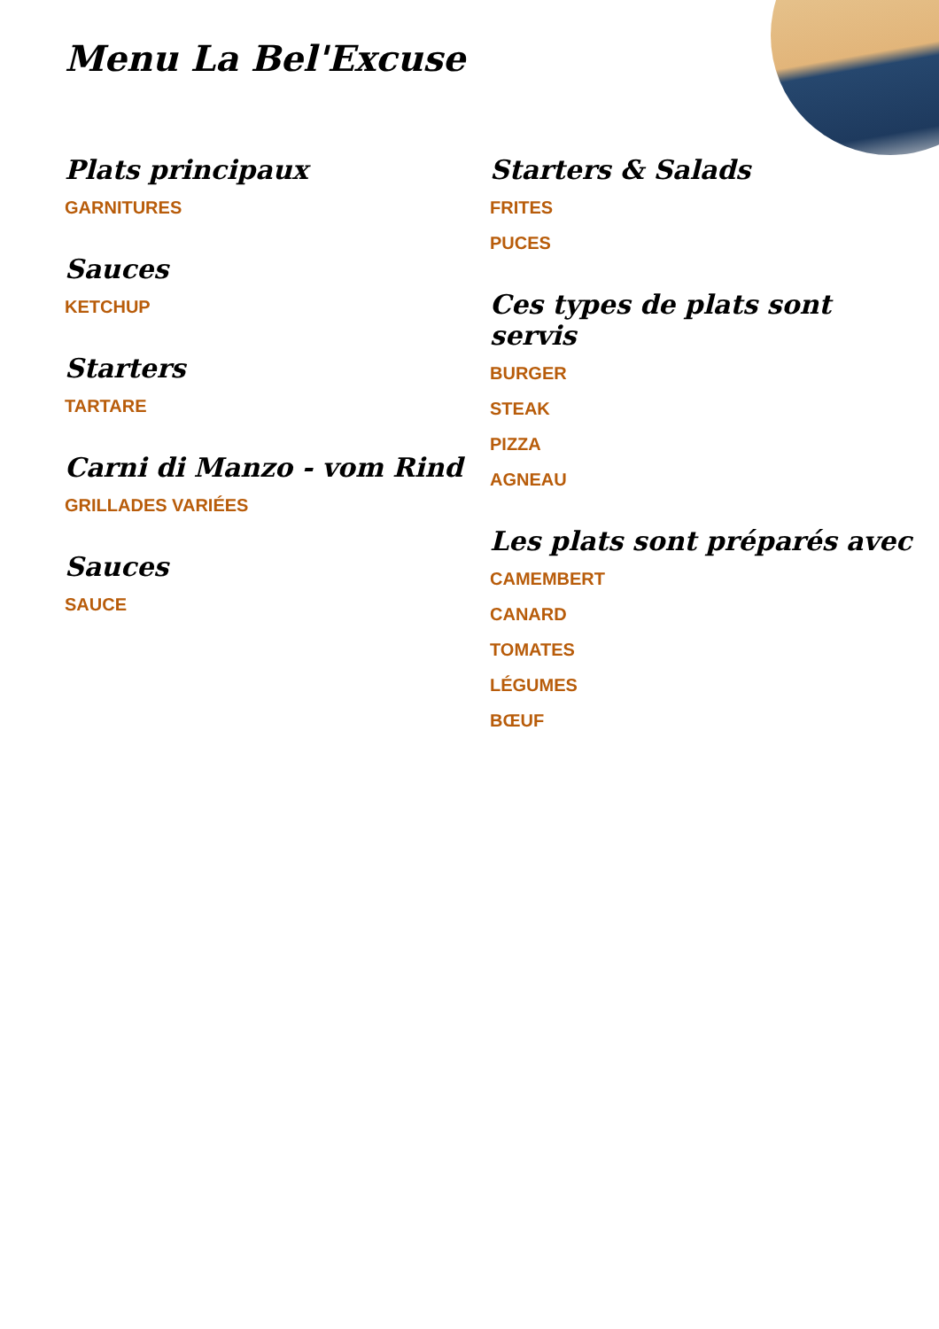Menu La Bel'Excuse
Plats principaux
GARNITURES
Sauces
KETCHUP
Starters
TARTARE
Carni di Manzo - vom Rind
GRILLADES VARIÉES
Sauces
SAUCE
Starters & Salads
FRITES
PUCES
Ces types de plats sont servis
BURGER
STEAK
PIZZA
AGNEAU
Les plats sont préparés avec
CAMEMBERT
CANARD
TOMATES
LÉGUMES
BŒUF